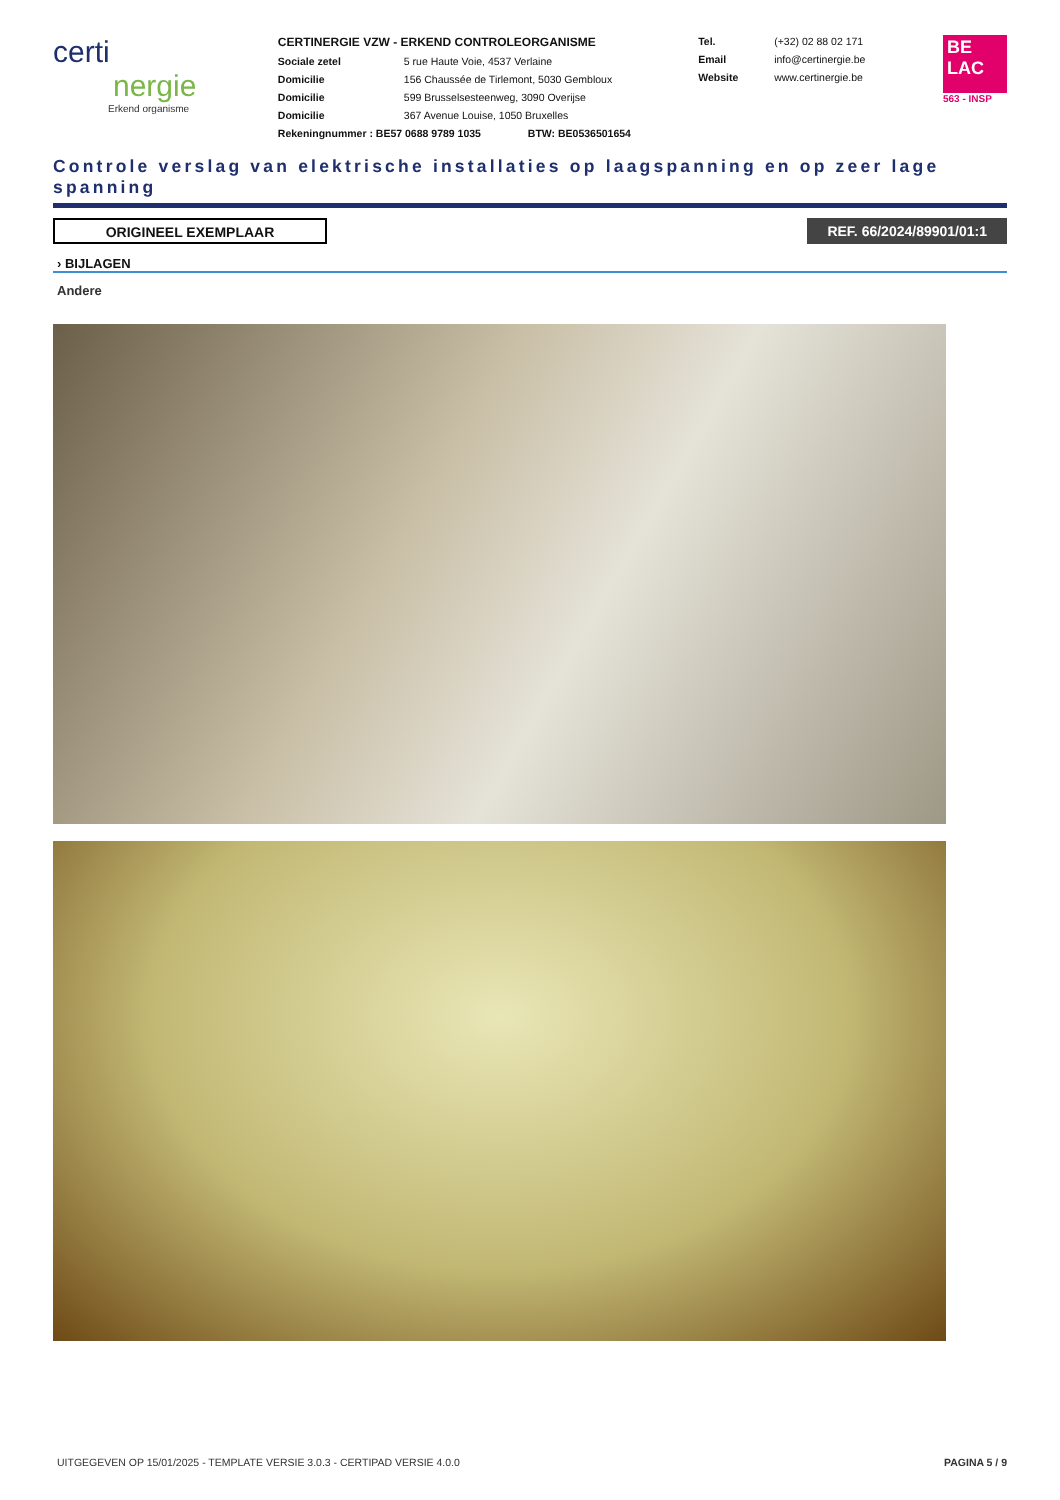certi
nergie
Erkend organisme
CERTINERGIE VZW - ERKEND CONTROLEORGANISME
Sociale zetel 5 rue Haute Voie, 4537 Verlaine
Domicilie 156 Chaussée de Tirlemont, 5030 Gembloux
Domicilie 599 Brusselsesteenweg, 3090 Overijse
Domicilie 367 Avenue Louise, 1050 Bruxelles
Rekeningnummer : BE57 0688 9789 1035 BTW: BE0536501654
Tel. (+32) 02 88 02 171
Email info@certinergie.be
Website www.certinergie.be
BE
LAC
563 - INSP
Controle verslag van elektrische installaties op laagspanning en op zeer lage spanning
ORIGINEEL EXEMPLAAR REF. 66/2024/89901/01:1
› BIJLAGEN
Andere
UITGEGEVEN OP 15/01/2025 - TEMPLATE VERSIE 3.0.3 - CERTIPAD VERSIE 4.0.0 PAGINA 5 / 9